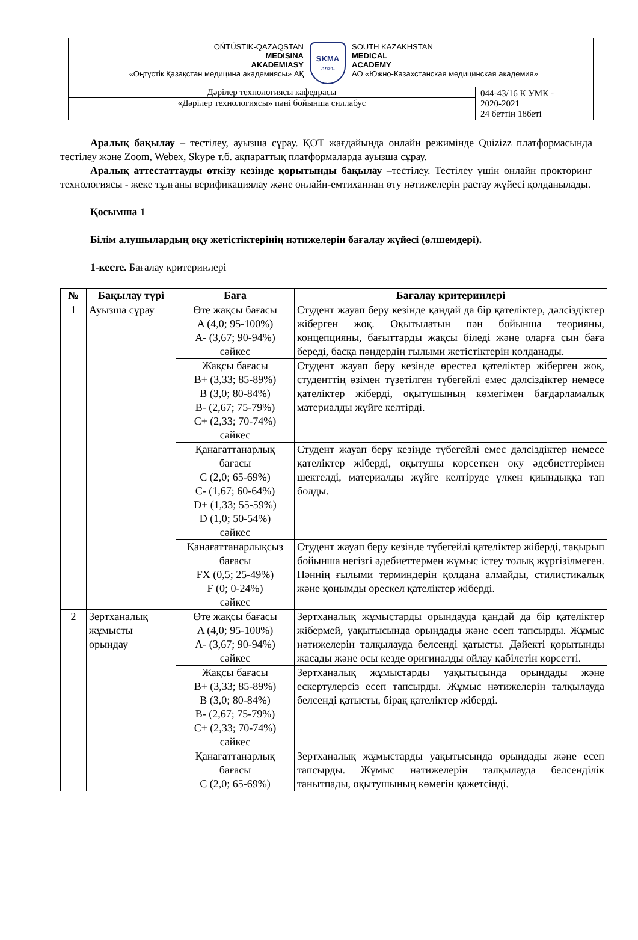| OŃTÚSTIK-QAZAQSTAN MEDISINA AKADEMIASY «Оңтүстік Қазақстан медицина академиясы» АҚ SKMA -1979- SOUTH KAZAKHSTAN MEDICAL ACADEMY АО «Южно-Казахстанская медицинская академия» | |
| Дәрілер технологиясы кафедрасы | 044-43/16 К УМК - 2020-2021 24 беттің 18беті |
| «Дәрілер технологиясы» пәні бойынша силлабус | |
Аралық бақылау – тестілеу, ауызша сұрау. ҚОТ жағдайында онлайн режимінде Quizizz платформасында тестілеу және Zoom, Webex, Skype т.б. ақпараттық платформаларда ауызша сұрау.
Аралық аттестаттауды өткізу кезінде қорытынды бақылау –тестілеу. Тестілеу үшін онлайн прокторинг технологиясы - жеке тұлғаны верификациялау және онлайн-емтиханнан өту нәтижелерін растау жүйесі қолданылады.
Қосымша 1
Білім алушылардың оқу жетістіктерінің нәтижелерін бағалау жүйесі (өлшемдері).
1-кесте. Бағалау критериилері
| № | Бақылау түрі | Баға | Бағалау критериилері |
| --- | --- | --- | --- |
| 1 | Ауызша сұрау | Өте жақсы бағасы A (4,0; 95-100%) A- (3,67; 90-94%) сәйкес | Студент жауап беру кезінде қандай да бір қателіктер, дәлсіздіктер жіберген жоқ. Оқытылатын пән бойынша теорияны, концепцияны, бағыттарды жақсы біледі және оларға сын баға береді, басқа пәндердің ғылыми жетістіктерін қолданады. |
| | | Жақсы бағасы B+ (3,33; 85-89%) B (3,0; 80-84%) B- (2,67; 75-79%) C+ (2,33; 70-74%) сәйкес | Студент жауап беру кезінде өрестел қателіктер жіберген жоқ, студенттің өзімен түзетілген түбегейлі емес дәлсіздіктер немесе қателіктер жіберді, оқытушының көмегімен бағдарламалық материалды жүйге келтірді. |
| | | Қанағаттанарлық бағасы C (2,0; 65-69%) C- (1,67; 60-64%) D+ (1,33; 55-59%) D (1,0; 50-54%) сәйкес | Студент жауап беру кезінде түбегейлі емес дәлсіздіктер немесе қателіктер жіберді, оқытушы көрсеткен оқу әдебиеттерімен шектелді, материалды жүйге келтіруде үлкен қиындыққа тап болды. |
| | | Қанағаттанарлықсыз бағасы FX (0,5; 25-49%) F (0; 0-24%) сәйкес | Студент жауап беру кезінде түбегейлі қателіктер жіберді, тақырып бойынша негізгі әдебиеттермен жұмыс істеу толық жүргізілмеген. Пәннің ғылыми терминдерін қолдана алмайды, стилистикалық және қонымды өрескел қателіктер жіберді. |
| 2 | Зертханалық жұмысты орындау | Өте жақсы бағасы A (4,0; 95-100%) A- (3,67; 90-94%) сәйкес | Зертханалық жұмыстарды орындауда қандай да бір қателіктер жібермей, уақытысында орындады және есеп тапсырды. Жұмыс нәтижелерін талқылауда белсенді қатысты. Дәйекті қорытынды жасады және осы кезде оригиналды ойлау қабілетін көрсетті. |
| | | Жақсы бағасы B+ (3,33; 85-89%) B (3,0; 80-84%) B- (2,67; 75-79%) C+ (2,33; 70-74%) сәйкес | Зертханалық жұмыстарды уақытысында орындады және ескертулерсіз есеп тапсырды. Жұмыс нәтижелерін талқылауда белсенді қатысты, бірақ қателіктер жіберді. |
| | | Қанағаттанарлық бағасы C (2,0; 65-69%) | Зертханалық жұмыстарды уақытысында орындады және есеп тапсырды. Жұмыс нәтижелерін талқылауда белсенділік танытпады, оқытушының көмегін қажетсінді. |